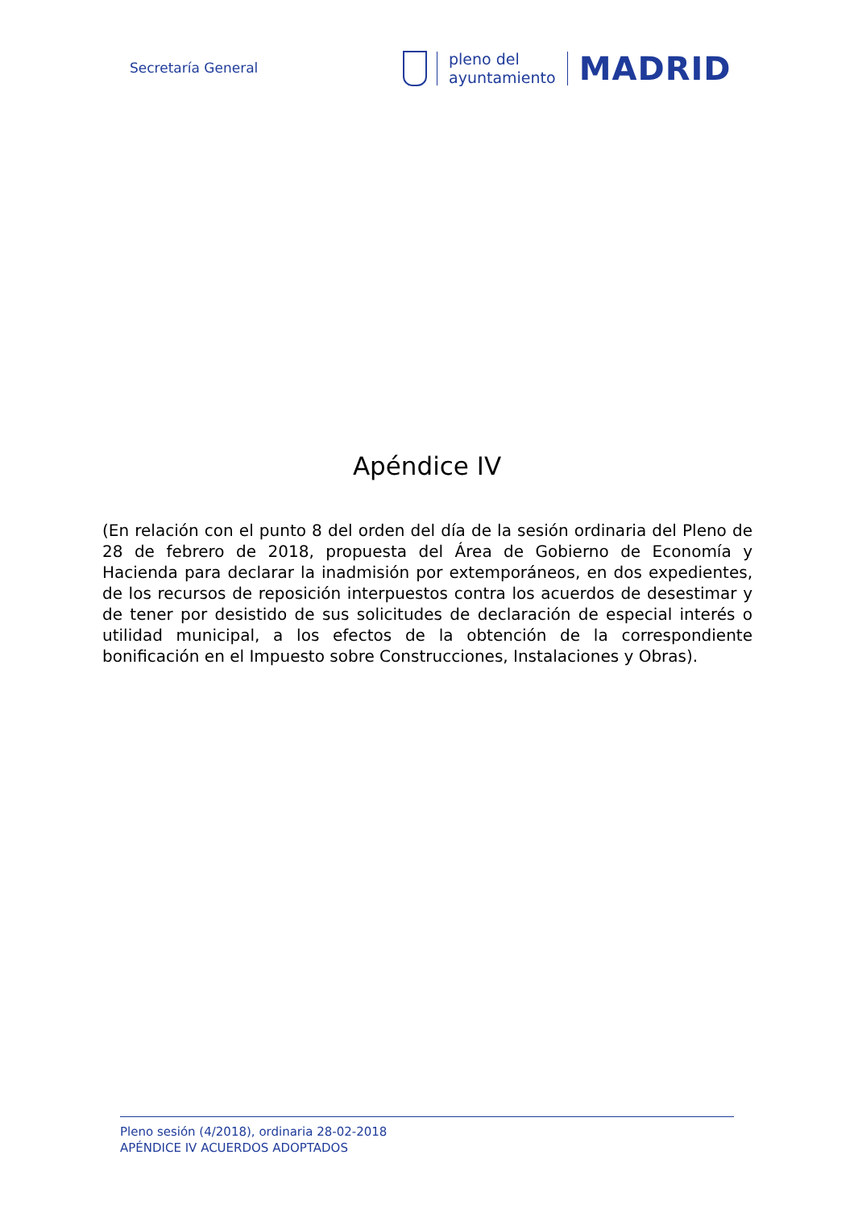Secretaría General
pleno del
ayuntamiento
MADRID
Apéndice IV
(En relación con el punto 8 del orden del día de la sesión ordinaria del Pleno de 28 de febrero de 2018, propuesta del Área de Gobierno de Economía y Hacienda para declarar la inadmisión por extemporáneos, en dos expedientes, de los recursos de reposición interpuestos contra los acuerdos de desestimar y de tener por desistido de sus solicitudes de declaración de especial interés o utilidad municipal, a los efectos de la obtención de la correspondiente bonificación en el Impuesto sobre Construcciones, Instalaciones y Obras).
Pleno sesión (4/2018), ordinaria 28-02-2018
APÉNDICE IV ACUERDOS ADOPTADOS